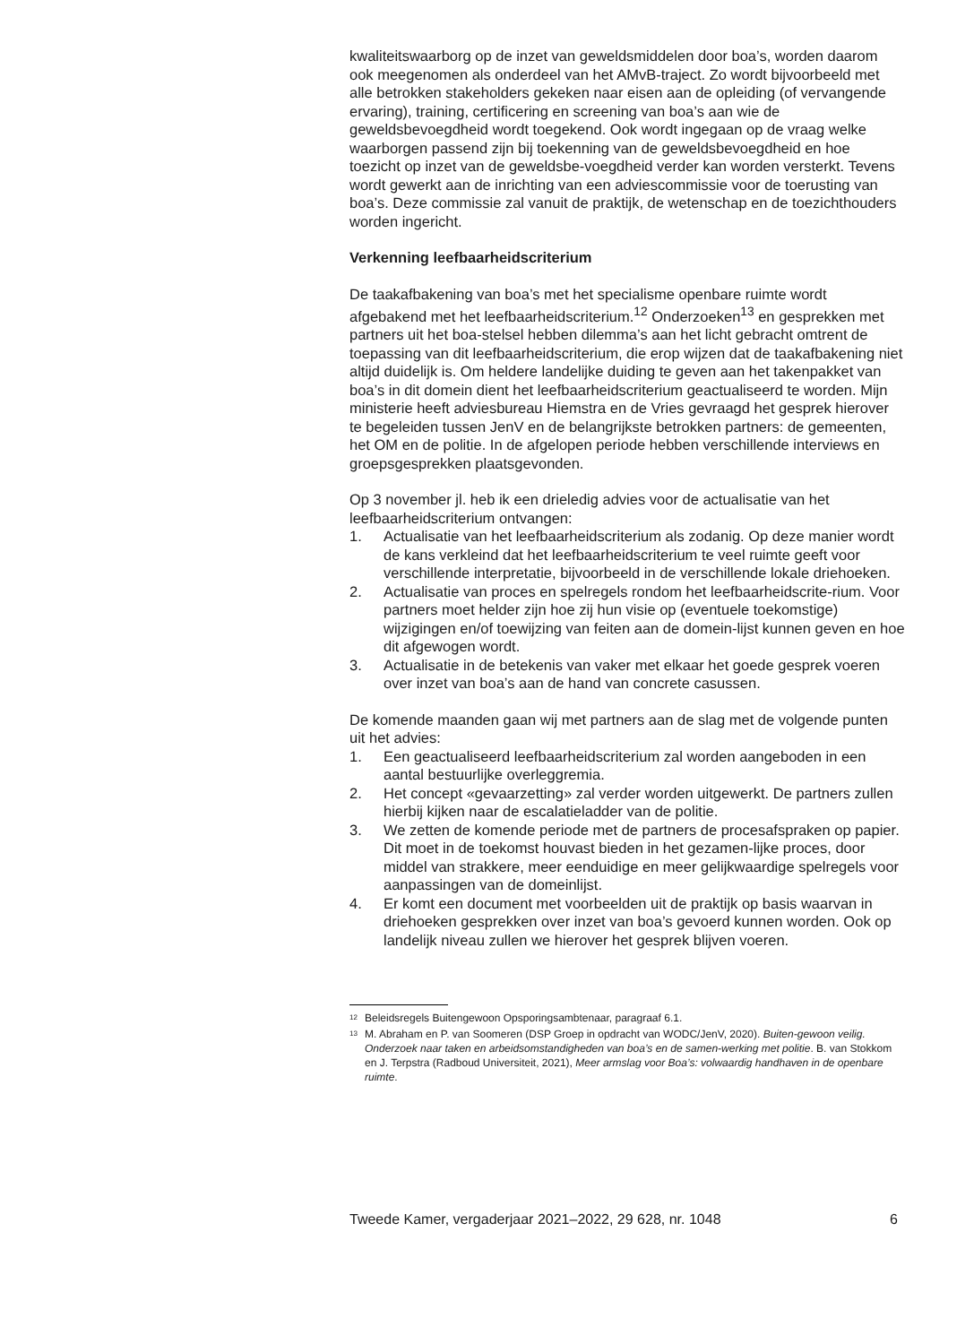kwaliteitswaarborg op de inzet van geweldsmiddelen door boa’s, worden daarom ook meegenomen als onderdeel van het AMvB-traject. Zo wordt bijvoorbeeld met alle betrokken stakeholders gekeken naar eisen aan de opleiding (of vervangende ervaring), training, certificering en screening van boa’s aan wie de geweldsbevoegdheid wordt toegekend. Ook wordt ingegaan op de vraag welke waarborgen passend zijn bij toekenning van de geweldsbevoegdheid en hoe toezicht op inzet van de geweldsbe-voegdheid verder kan worden versterkt. Tevens wordt gewerkt aan de inrichting van een adviescommissie voor de toerusting van boa’s. Deze commissie zal vanuit de praktijk, de wetenschap en de toezichthouders worden ingericht.
Verkenning leefbaarheidscriterium
De taakafbakening van boa’s met het specialisme openbare ruimte wordt afgebakend met het leefbaarheidscriterium.<sup>12</sup> Onderzoeken<sup>13</sup> en gesprekken met partners uit het boa-stelsel hebben dilemma’s aan het licht gebracht omtrent de toepassing van dit leefbaarheidscriterium, die erop wijzen dat de taakafbakening niet altijd duidelijk is. Om heldere landelijke duiding te geven aan het takenpakket van boa’s in dit domein dient het leefbaarheidscriterium geactualiseerd te worden. Mijn ministerie heeft adviesbureau Hiemstra en de Vries gevraagd het gesprek hierover te begeleiden tussen JenV en de belangrijkste betrokken partners: de gemeenten, het OM en de politie. In de afgelopen periode hebben verschillende interviews en groepsgesprekken plaatsgevonden.
Op 3 november jl. heb ik een drieledig advies voor de actualisatie van het leefbaarheidscriterium ontvangen:
1. Actualisatie van het leefbaarheidscriterium als zodanig. Op deze manier wordt de kans verkleind dat het leefbaarheidscriterium te veel ruimte geeft voor verschillende interpretatie, bijvoorbeeld in de verschillende lokale driehoeken.
2. Actualisatie van proces en spelregels rondom het leefbaarheidscrite-rium. Voor partners moet helder zijn hoe zij hun visie op (eventuele toekomstige) wijzigingen en/of toewijzing van feiten aan de domein-lijst kunnen geven en hoe dit afgewogen wordt.
3. Actualisatie in de betekenis van vaker met elkaar het goede gesprek voeren over inzet van boa’s aan de hand van concrete casussen.
De komende maanden gaan wij met partners aan de slag met de volgende punten uit het advies:
1. Een geactualiseerd leefbaarheidscriterium zal worden aangeboden in een aantal bestuurlijke overleggremia.
2. Het concept «gevaarzetting» zal verder worden uitgewerkt. De partners zullen hierbij kijken naar de escalatieladder van de politie.
3. We zetten de komende periode met de partners de procesafspraken op papier. Dit moet in de toekomst houvast bieden in het gezamen-lijke proces, door middel van strakkere, meer eenduidige en meer gelijkwaardige spelregels voor aanpassingen van de domeinlijst.
4. Er komt een document met voorbeelden uit de praktijk op basis waarvan in driehoeken gesprekken over inzet van boa’s gevoerd kunnen worden. Ook op landelijk niveau zullen we hierover het gesprek blijven voeren.
<sup>12</sup> Beleidsregels Buitengewoon Opsporingsambtenaar, paragraaf 6.1.
<sup>13</sup> M. Abraham en P. van Soomeren (DSP Groep in opdracht van WODC/JenV, 2020). Buiten-gewoon veilig. Onderzoek naar taken en arbeidsomstandigheden van boa’s en de samen-werking met politie. B. van Stokkom en J. Terpstra (Radboud Universiteit, 2021), Meer armslag voor Boa’s: volwaardig handhaven in de openbare ruimte.
Tweede Kamer, vergaderjaar 2021–2022, 29 628, nr. 1048 6